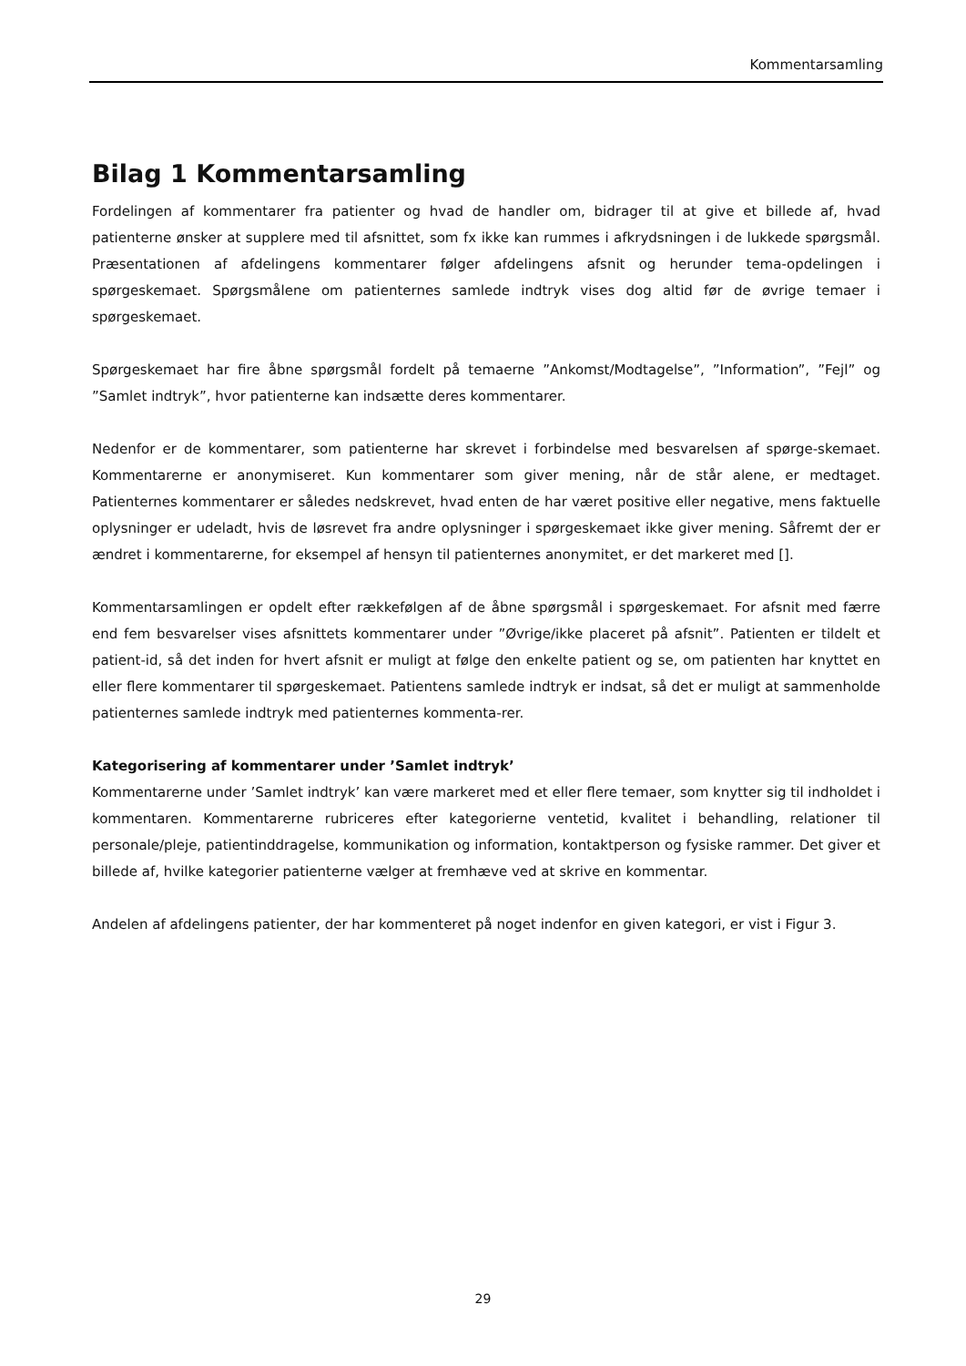Kommentarsamling
Bilag 1 Kommentarsamling
Fordelingen af kommentarer fra patienter og hvad de handler om, bidrager til at give et billede af, hvad patienterne ønsker at supplere med til afsnittet, som fx ikke kan rummes i afkrydsningen i de lukkede spørgsmål. Præsentationen af afdelingens kommentarer følger afdelingens afsnit og herunder tema-opdelingen i spørgeskemaet. Spørgsmålene om patienternes samlede indtryk vises dog altid før de øvrige temaer i spørgeskemaet.
Spørgeskemaet har fire åbne spørgsmål fordelt på temaerne ”Ankomst/Modtagelse”, ”Information”, ”Fejl” og ”Samlet indtryk”, hvor patienterne kan indsætte deres kommentarer.
Nedenfor er de kommentarer, som patienterne har skrevet i forbindelse med besvarelsen af spørge-skemaet. Kommentarerne er anonymiseret. Kun kommentarer som giver mening, når de står alene, er medtaget. Patienternes kommentarer er således nedskrevet, hvad enten de har været positive eller negative, mens faktuelle oplysninger er udeladt, hvis de løsrevet fra andre oplysninger i spørgeskemaet ikke giver mening. Såfremt der er ændret i kommentarerne, for eksempel af hensyn til patienternes anonymitet, er det markeret med [].
Kommentarsamlingen er opdelt efter rækkefølgen af de åbne spørgsmål i spørgeskemaet. For afsnit med færre end fem besvarelser vises afsnittets kommentarer under ”Øvrige/ikke placeret på afsnit”. Patienten er tildelt et patient-id, så det inden for hvert afsnit er muligt at følge den enkelte patient og se, om patienten har knyttet en eller flere kommentarer til spørgeskemaet. Patientens samlede indtryk er indsat, så det er muligt at sammenholde patienternes samlede indtryk med patienternes kommenta-rer.
Kategorisering af kommentarer under ’Samlet indtryk’
Kommentarerne under ’Samlet indtryk’ kan være markeret med et eller flere temaer, som knytter sig til indholdet i kommentaren. Kommentarerne rubriceres efter kategorierne ventetid, kvalitet i behandling, relationer til personale/pleje, patientinddragelse, kommunikation og information, kontaktperson og fysiske rammer. Det giver et billede af, hvilke kategorier patienterne vælger at fremhæve ved at skrive en kommentar.
Andelen af afdelingens patienter, der har kommenteret på noget indenfor en given kategori, er vist i Figur 3.
29